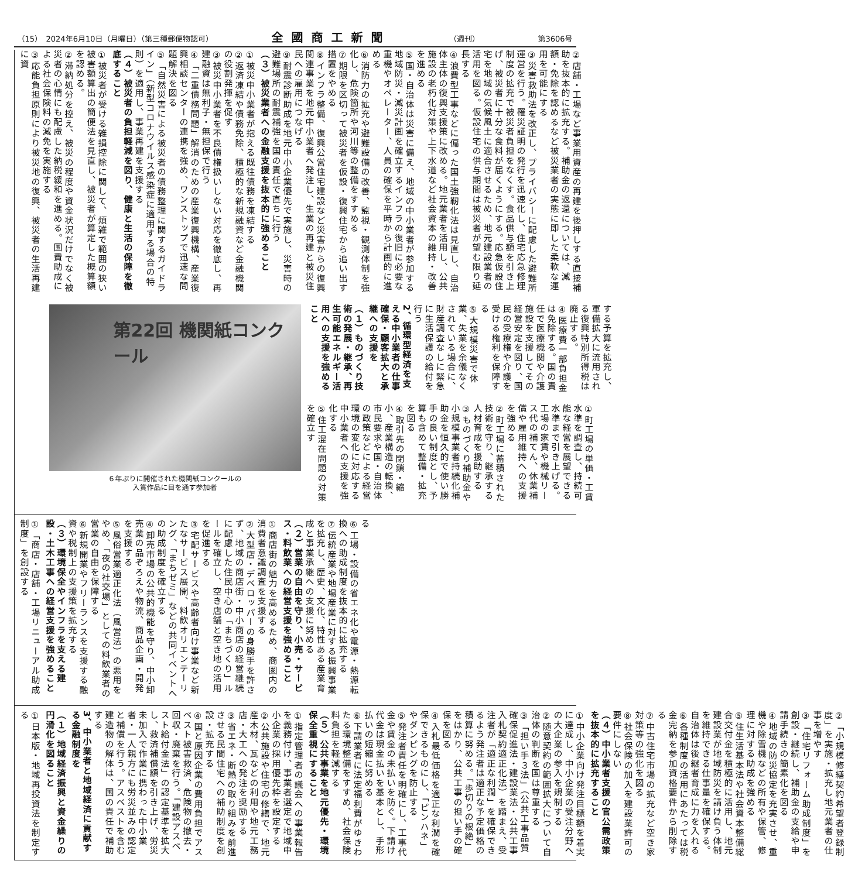（15）　2024年6月10日（月曜日）（第三種郵便物認可） 全國商工新聞 （週刊） 第3606号
②店舗・工場など事業用資産の再建を後押しする直接補助を抜本的に拡充する。補助金の返還については、減額・免除を認めるなど被災業者の実態に即した柔軟な運用を可能にする
③災害救助法を改正し、プライバシーに配慮した避難所運営を行う。罹災証明の発行を迅速化し、住宅応急修理制度の拡充で被災者負担をなくす。食品供与額を引き上げ、被災者に十分な食料が届くようにする。応急仮設住宅を地域の気候風土に適合させるため、地元建設業者の活用を図る。仮設住宅の供与期間は被災者が望む限り延長する
④浪費型工事などに偏った国土強靭化法は見直し、自治体主体の復興支援策に改める。地元業者を活用し、公共施設の老朽化対策や上下水道など社会資本の維持・改善を進める
⑤国・自治体は災害に備え、地域の中小業者が参加する地域防災・減災計画を確立するインフラの復旧に必要な重機やオペレーター、人員の確保を平時から計画的に進める
⑥消防力の拡充や避難設備の改善、監視・観測体制を強化し、危険箇所や河川等の整備をすすめる
⑦期限を区切って被災者を仮設・復興住宅から追い出す措置をやめる
⑧インフラ整備、復興公営住宅建設など災害からの復興関連事業を地元中小業者へ発注し、生業の再建と被災住民への雇用につなげる
⑨耐震診断助成を地元中小企業優先で実施し、災害時の避難場所の耐震補強を国の責任で直ちに行う
（３）被災業者への金融支援を抜本的に強めること
①被災中小業者が抱える既往債務を凍結する
②返済凍結や債務免除、積極的な新規融資など金融機関の役割発揮を促す
③被災中小業者を不良債権扱いしない対応を徹底し、再建融資は無利子・無担保で行う
④「二重債務問題」解消のための産業復興機構、産業復興相談センターの連携を強め、ワンストップで迅速な問題解決を図る
⑤「自然災害による被災者の債務整理に関するガイドライン」（新型コロナウイルス感染症に適用する場合の特則）を適用し、事業再建を支援する
（４）被災者の負担軽減を図り、健康と生活の保障を徹底すること
①被災者が受ける雑損控除に関して、煩雑で範囲の狭い被害額算出の簡便法を見直し、被災者が算定した概算額を認める。
②滞納処分を控え、被災の程度や資金状況だけでなく被災者の心情にも配慮した納税緩和を進める。国費助成による社会保険料の減免を実施する
③応能負担原則により被災地の復興、被災者の生活再建に資
する予算を拡充し、軍備拡大に流用される復興特別所得税は廃止する。
④医療費一部負担金は免除する。国の責任で医療機関や介護施設を支援してその経営安定を図り、国民の受療権や介護を受ける権利を保障する
⑤大規模災害で休業、失業を余儀なくされている場合に、財産調査なしに緊急に生活保護の給付を行う
2、循環型経済を支える中小業者の仕事確保・顧客拡大と承継への支援を
（１）ものづくり技術の発展・継承、再生可能エネルギー活用への支援を強めること
①町工場の単価・工賃水準を調査し、持続可能な経営を展望できる水準まで引き上げる。工場の家賃や機械リース代の補てん、休業補償や雇用維持への支援を強める
②町工場に蓄積された技術を守り、継承する人材育成を援助する
③ものづくり補助金や小規模事業者持続化補助金を恒久的で使い勝手の良い制度とし、予算も含めて整備・拡充を図る
④取引先の閉鎖・縮小、産業構造の転換、市民要求や国・自治体の政策などによる経営環境の変化に対応する中小業者への支援を強化する
⑤住工混在問題の対策を確立す
第22回 機関紙コンクール
６年ぶりに開催された機関紙コンクールの
入賞作品に目を通す参加者
る
⑥工場・設備の省エネ化や電源・熱源転換への助成制度を抜本的に拡充する
⑦伝統産業や地場産業に対する振興事業を拡充し、歴史、文化、特性ある産業育成と事業承継への支援に努める
（２）営業の自由を守り、小売・サービス・料飲業への経営支援を強めること
①商店街の魅力を高めるため、商圏内の消費者意識調査を支援する
②大型店・デベロッパーの身勝手を許さず、地域の商店街・中小商店の経営継続に配慮した住民中心の「まちづくり」ルールを確立し、空き店舗と空き地の活用を促進する
③宅配サービスや高齢者向け事業など新たなサービス展開、料飲オリエンテーリング、「まちゼミ」などの共同イベントへの助成制度を確立する
④卸売市場の公共的機能を守り、中小卸売業の品ぞろえや物流、商品企画・開発を支援する
⑤風俗営業適正化法（風営法）の悪用をやめ、「夜の社交場」としての料飲業者の営業の自由を保障する
⑥新規開業やフリーランスを支援する融資や税制上の支援策を拡充する
（３）環境保全やインフラを支える建設・土木工事への経営支援を強めること
①「商店・店舗・工場リニューアル助成制度」を創設する
②「小規模修繕契約希望者登録制度」を実施・拡充し地元業者の仕事を増やす
③「住宅リフォーム助成制度」を創設・継続し、補助金の支給や申請手続きの簡素化を図る
④地域の防災協定を充実させ、重機や除雪機などの所有や保管、修理に対する助成を強める
⑤住生活基本法や社会資本整備総合交付金を積極的に活用し、地元建設業が地域防災を請け負う体制を維持できる仕事量を確保する。自治体は後継者育成に力を入れる
⑥各種制度の活用にあたっては税金完納を参加資格要件から削除する
⑦中古住宅市場の拡充など空き家対策等の強化を図る
⑧社会保険の加入を建設業許可の要件にしない
（４）中小業者支援の官公需政策を抜本的に拡充すること
①中小企業向け発注目標額を着実に達成し、中小企業の受注分野への大企業の参入を規制する
②随意契約の範囲拡大について自治体の判断を国は尊重する
③「担い手３法」（公共工事品質確保促進法・建設業法・公共工事入札契約適正化法）を踏まえ、受注者が「適正な利潤」を確保できるよう発注者は適正な予定価格の積算に努める。「歩切りの根絶」をはかり、公共工事の担い手の確保を図る
④入札最低価格を適正な利潤を確保できるものにし、「ピンハネ」やダンピングを防止する
⑤発注者責任を明確にし、工事代金や賃金の未払いを防ぐ。下請け代金は現金払いを基本とし、手形払いの短縮に努める
⑥下請業者に法定福利費がゆきわたる環境整備をすすめ、社会保険料負担を軽減する
（５）公共事業を地元優先・環境保全重視にすること
①指定管理者の議会への事業報告を義務付け、事業者選定で地域中小企業の採用優先枠を設定する
②公共施設や住宅の修繕で、地元産木材、瓦などの利用や地元工務店・大工への発注を奨励する
③省エネ・断熱の取り組みを前進させる民間住宅への補助制度を創設・拡充する
④国と原因企業の費用負担でアスベスト被害救済、危険物の撤去・回収・廃棄を行う。「建設アスベスト給付金法」の認定基準を拡大し、救済補償額を引き上げ、労災未加入で作業に携わった中小業者・一人親方にも労災並みの認定と補償を行う。アスベストを含む建造物の解体は、国の責任で補助する
3、中小業者と地域経済に貢献する金融制度を
（１）地域経済振興と資金繰りの円滑化を図ること
①日本版・地域再投資法を制定する